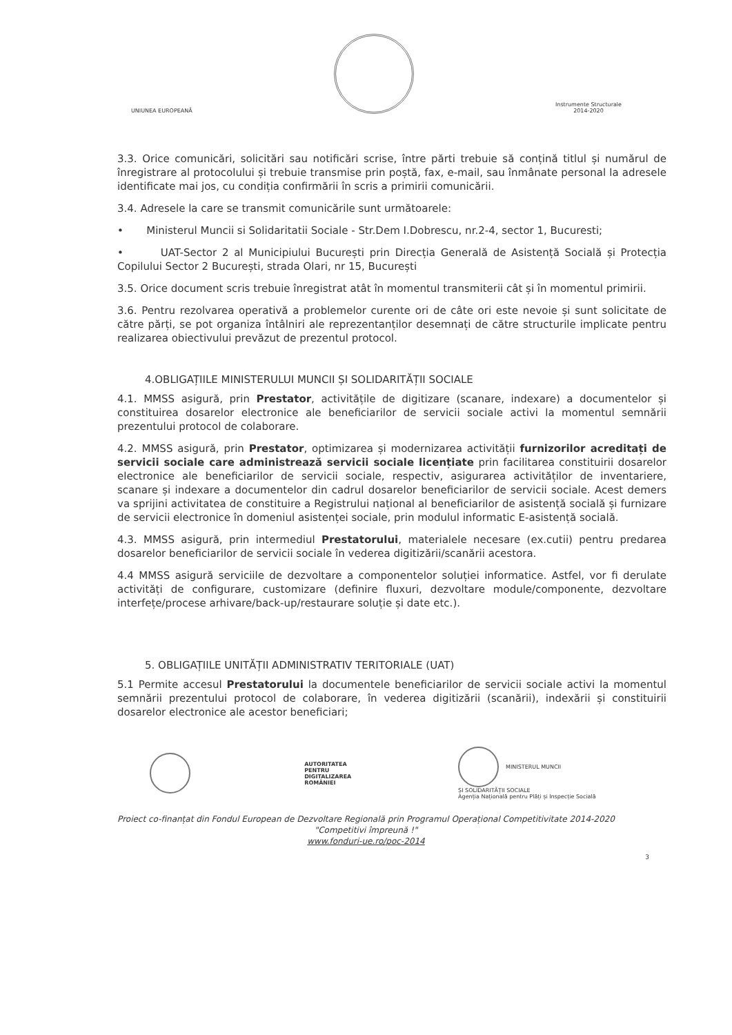UNIUNEA EUROPEANĂ
Instrumente Structurale
2014-2020
3.3. Orice comunicări, solicitări sau notificări scrise, între părti trebuie să conțină titlul și numărul de înregistrare al protocolului și trebuie transmise prin poștă, fax, e-mail, sau înmânate personal la adresele identificate mai jos, cu condiția confirmării în scris a primirii comunicării.
3.4. Adresele la care se transmit comunicările sunt următoarele:
• Ministerul Muncii si Solidaritatii Sociale - Str.Dem I.Dobrescu, nr.2-4, sector 1, Bucuresti;
• UAT-Sector 2 al Municipiului București prin Direcția Generală de Asistență Socială și Protecția Copilului Sector 2 București, strada Olari, nr 15, București
3.5. Orice document scris trebuie înregistrat atât în momentul transmiterii cât și în momentul primirii.
3.6. Pentru rezolvarea operativă a problemelor curente ori de câte ori este nevoie și sunt solicitate de către părți, se pot organiza întâlniri ale reprezentanților desemnați de către structurile implicate pentru realizarea obiectivului prevăzut de prezentul protocol.
4.OBLIGAȚIILE MINISTERULUI MUNCII ȘI SOLIDARITĂȚII SOCIALE
4.1. MMSS asigură, prin Prestator, activitățile de digitizare (scanare, indexare) a documentelor și constituirea dosarelor electronice ale beneficiarilor de servicii sociale activi la momentul semnării prezentului protocol de colaborare.
4.2. MMSS asigură, prin Prestator, optimizarea și modernizarea activității furnizorilor acreditați de servicii sociale care administrează servicii sociale licențiate prin facilitarea constituirii dosarelor electronice ale beneficiarilor de servicii sociale, respectiv, asigurarea activităților de inventariere, scanare și indexare a documentelor din cadrul dosarelor beneficiarilor de servicii sociale. Acest demers va sprijini activitatea de constituire a Registrului național al beneficiarilor de asistență socială și furnizare de servicii electronice în domeniul asistenței sociale, prin modulul informatic E-asistență socială.
4.3. MMSS asigură, prin intermediul Prestatorului, materialele necesare (ex.cutii) pentru predarea dosarelor beneficiarilor de servicii sociale în vederea digitizării/scanării acestora.
4.4 MMSS asigură serviciile de dezvoltare a componentelor soluției informatice. Astfel, vor fi derulate activități de configurare, customizare (definire fluxuri, dezvoltare module/componente, dezvoltare interfețe/procese arhivare/back-up/restaurare soluție și date etc.).
5. OBLIGAȚIILE UNITĂȚII ADMINISTRATIV TERITORIALE (UAT)
5.1 Permite accesul Prestatorului la documentele beneficiarilor de servicii sociale activi la momentul semnării prezentului protocol de colaborare, în vederea digitizării (scanării), indexării și constituirii dosarelor electronice ale acestor beneficiari;
AUTORITATEA
PENTRU
DIGITALIZAREA
ROMÂNIEI
MINISTERUL MUNCII
ȘI SOLIDARITĂȚII SOCIALE
Agenția Națională pentru Plăți și Inspecție Socială
Proiect co-finanțat din Fondul European de Dezvoltare Regională prin Programul Operațional Competitivitate 2014-2020
"Competitivi împreună !"
www.fonduri-ue.ro/poc-2014
3